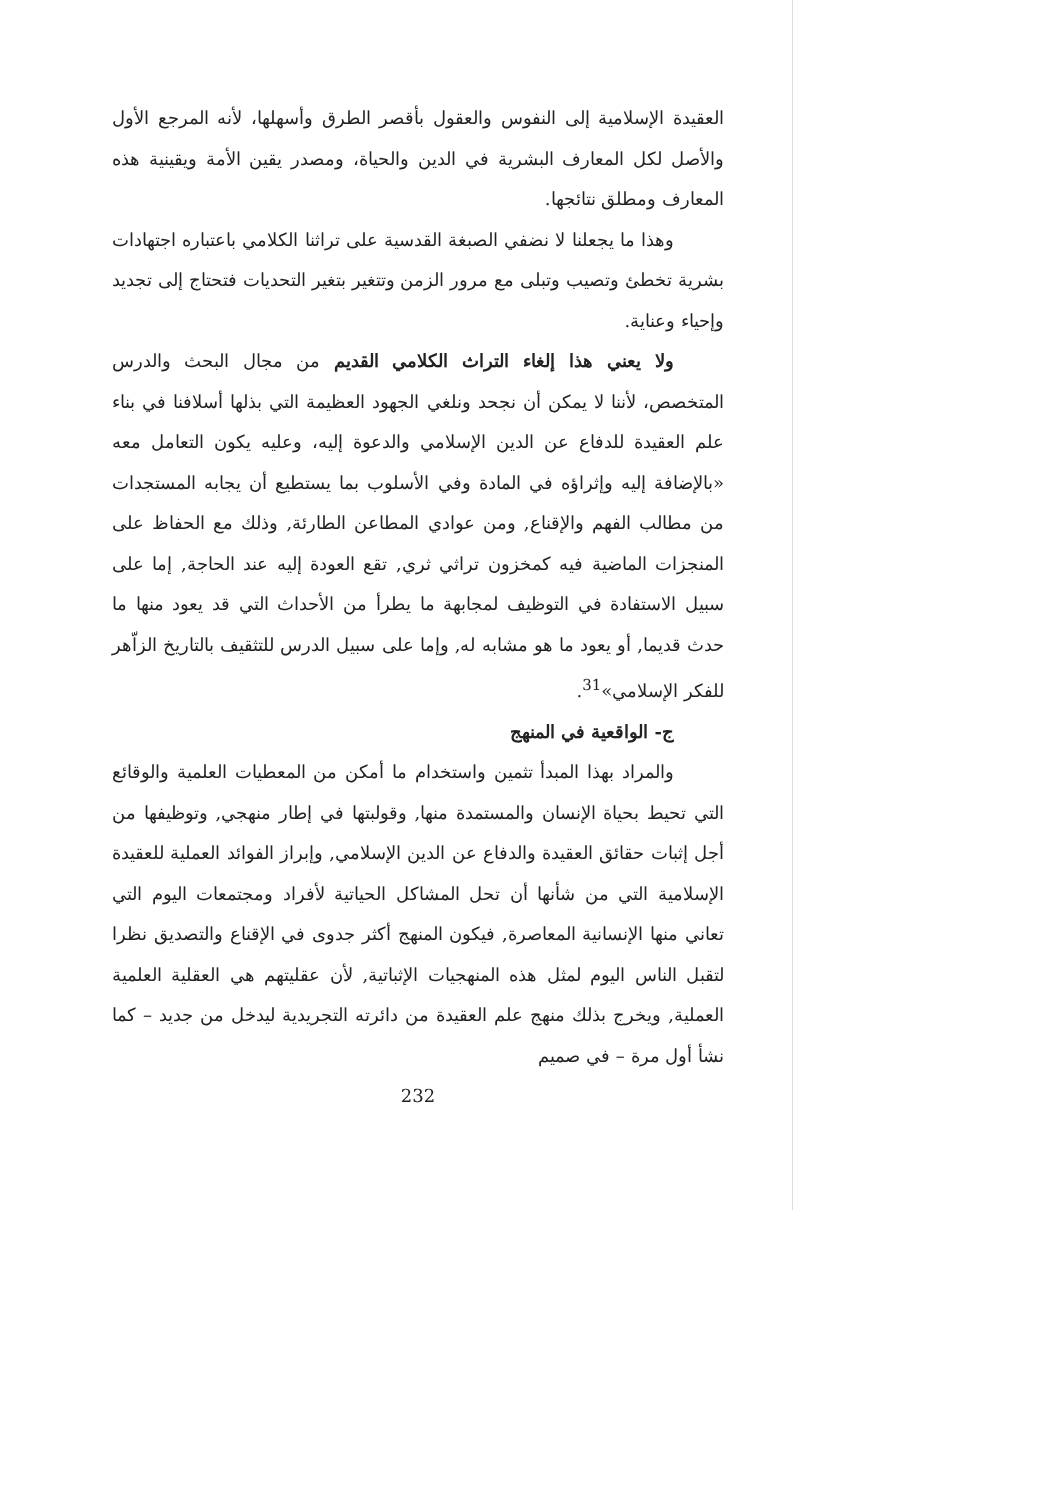العقيدة الإسلامية إلى النفوس والعقول بأقصر الطرق وأسهلها، لأنه المرجع الأول والأصل لكل المعارف البشرية في الدين والحياة، ومصدر يقين الأمة ويقينية هذه المعارف ومطلق نتائجها.
وهذا ما يجعلنا لا نضفي الصبغة القدسية على تراثنا الكلامي باعتباره اجتهادات بشرية تخطئ وتصيب وتبلى مع مرور الزمن وتتغير بتغير التحديات فتحتاج إلى تجديد وإحياء وعناية.
ولا يعني هذا إلغاء التراث الكلامي القديم من مجال البحث والدرس المتخصص، لأننا لا يمكن أن نجحد ونلغي الجهود العظيمة التي بذلها أسلافنا في بناء علم العقيدة للدفاع عن الدين الإسلامي والدعوة إليه، وعليه يكون التعامل معه «بالإضافة إليه وإثراؤه في المادة وفي الأسلوب بما يستطيع أن يجابه المستجدات من مطالب الفهم والإقناع, ومن عوادي المطاعن الطارئة, وذلك مع الحفاظ على المنجزات الماضية فيه كمخزون تراثي ثري, تقع العودة إليه عند الحاجة, إما على سبيل الاستفادة في التوظيف لمجابهة ما يطرأ من الأحداث التي قد يعود منها ما حدث قديما, أو يعود ما هو مشابه له, وإما على سبيل الدرس للتثقيف بالتاريخ الزاّهر للفكر الإسلامي»<sup>31</sup>.
ج- الواقعية في المنهج
والمراد بهذا المبدأ تثمين واستخدام ما أمكن من المعطيات العلمية والوقائع التي تحيط بحياة الإنسان والمستمدة منها, وقولبتها في إطار منهجي, وتوظيفها من أجل إثبات حقائق العقيدة والدفاع عن الدين الإسلامي, وإبراز الفوائد العملية للعقيدة الإسلامية التي من شأنها أن تحل المشاكل الحياتية لأفراد ومجتمعات اليوم التي تعاني منها الإنسانية المعاصرة, فيكون المنهج أكثر جدوى في الإقناع والتصديق نظرا لتقبل الناس اليوم لمثل هذه المنهجيات الإثباتية, لأن عقليتهم هي العقلية العلمية العملية, ويخرج بذلك منهج علم العقيدة من دائرته التجريدية ليدخل من جديد – كما نشأ أول مرة – في صميم
232